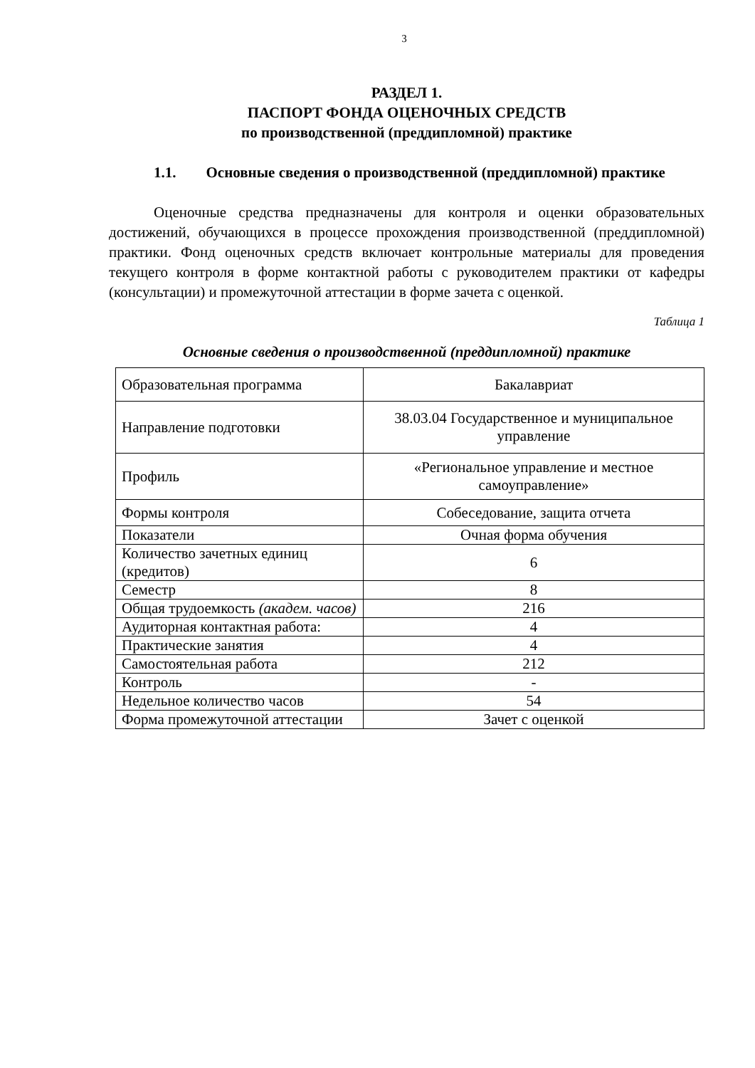3
РАЗДЕЛ 1.
ПАСПОРТ ФОНДА ОЦЕНОЧНЫХ СРЕДСТВ
по производственной (преддипломной) практике
1.1. Основные сведения о производственной (преддипломной) практике
Оценочные средства предназначены для контроля и оценки образовательных достижений, обучающихся в процессе прохождения производственной (преддипломной) практики. Фонд оценочных средств включает контрольные материалы для проведения текущего контроля в форме контактной работы с руководителем практики от кафедры (консультации) и промежуточной аттестации в форме зачета с оценкой.
Таблица 1
Основные сведения о производственной (преддипломной) практике
| Образовательная программа | Бакалавриат |
| Направление подготовки | 38.03.04 Государственное и муниципальное управление |
| Профиль | «Региональное управление и местное самоуправление» |
| Формы контроля | Собеседование, защита отчета |
| Показатели | Очная форма обучения |
| Количество зачетных единиц (кредитов) | 6 |
| Семестр | 8 |
| Общая трудоемкость (академ. часов) | 216 |
| Аудиторная контактная работа: | 4 |
| Практические занятия | 4 |
| Самостоятельная работа | 212 |
| Контроль | - |
| Недельное количество часов | 54 |
| Форма промежуточной аттестации | Зачет с оценкой |